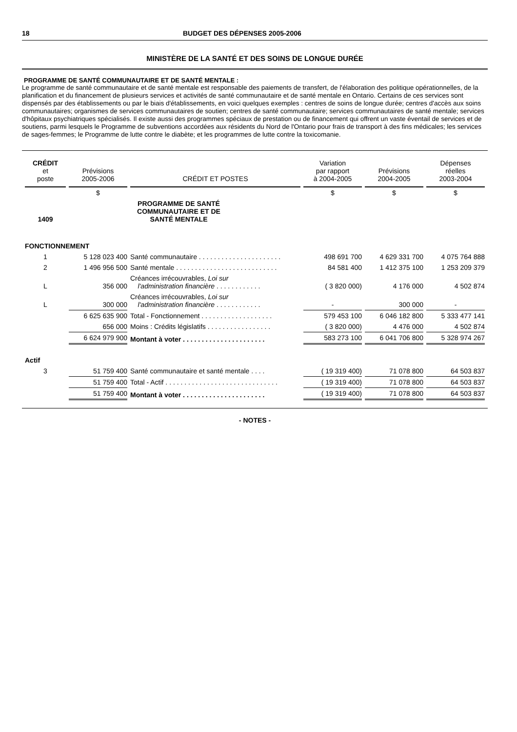18 BUDGET DES DÉPENSES 2005-2006
MINISTÈRE DE LA SANTÉ ET DES SOINS DE LONGUE DURÉE
PROGRAMME DE SANTÉ COMMUNAUTAIRE ET DE SANTÉ MENTALE :
Le programme de santé communautaire et de santé mentale est responsable des paiements de transfert, de l'élaboration des politique opérationnelles, de la planification et du financement de plusieurs services et activités de santé communautaire et de santé mentale en Ontario. Certains de ces services sont dispensés par des établissements ou par le biais d'établissements, en voici quelques exemples : centres de soins de longue durée; centres d'accès aux soins communautaires; organismes de services communautaires de soutien; centres de santé communautaire; services communautaires de santé mentale; services d'hôpitaux psychiatriques spécialisés. Il existe aussi des programmes spéciaux de prestation ou de financement qui offrent un vaste éventail de services et de soutiens, parmi lesquels le Programme de subventions accordées aux résidents du Nord de l'Ontario pour frais de transport à des fins médicales; les services de sages-femmes; le Programme de lutte contre le diabète; et les programmes de lutte contre la toxicomanie.
| CRÉDIT et poste | Prévisions 2005-2006 | CRÉDIT ET POSTES | Variation par rapport à 2004-2005 | Prévisions 2004-2005 | Dépenses réelles 2003-2004 |
| --- | --- | --- | --- | --- | --- |
| | $ | | $ | $ | $ |
| 1409 | | PROGRAMME DE SANTÉ COMMUNAUTAIRE ET DE SANTÉ MENTALE | | | |
| FONCTIONNEMENT | | | | | |
| 1 | 5 128 023 400 | Santé communautaire . . . . . . . . . . . . . . . . . . . . . . | 498 691 700 | 4 629 331 700 | 4 075 764 888 |
| 2 | 1 496 956 500 | Santé mentale . . . . . . . . . . . . . . . . . . . . . . . . . . . | 84 581 400 | 1 412 375 100 | 1 253 209 379 |
| L | 356 000 | Créances irrécouvrables, Loi sur l'administration financière . . . . . . . . . . . . | ( 3 820 000) | 4 176 000 | 4 502 874 |
| L | 300 000 | Créances irrécouvrables, Loi sur l'administration financière . . . . . . . . . . . . | - | 300 000 | - |
| | 6 625 635 900 | Total - Fonctionnement . . . . . . . . . . . . . . . . . . . | 579 453 100 | 6 046 182 800 | 5 333 477 141 |
| | 656 000 | Moins : Crédits législatifs . . . . . . . . . . . . . . . . . | ( 3 820 000) | 4 476 000 | 4 502 874 |
| | 6 624 979 900 | Montant à voter . . . . . . . . . . . . . . . . . . . . . . | 583 273 100 | 6 041 706 800 | 5 328 974 267 |
| Actif | | | | | |
| 3 | 51 759 400 | Santé communautaire et santé mentale . . . . | ( 19 319 400) | 71 078 800 | 64 503 837 |
| | 51 759 400 | Total - Actif . . . . . . . . . . . . . . . . . . . . . . . . . . . . . . | ( 19 319 400) | 71 078 800 | 64 503 837 |
| | 51 759 400 | Montant à voter . . . . . . . . . . . . . . . . . . . . . . | ( 19 319 400) | 71 078 800 | 64 503 837 |
- NOTES -